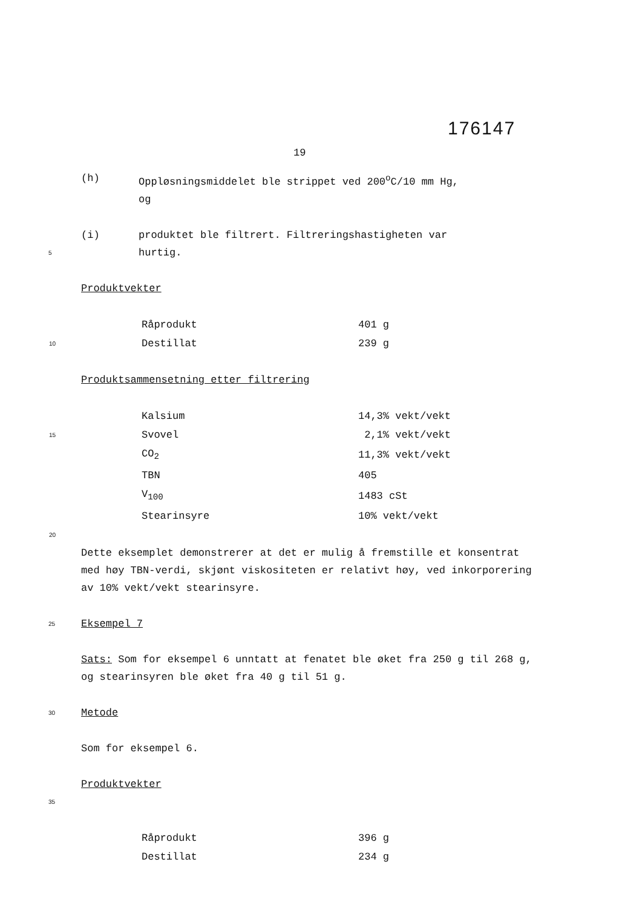176147
19
(h) Oppløsningsmiddelet ble strippet ved 200<sup>o</sup>C/10 mm Hg,
og
(i) produktet ble filtrert. Filtreringshastigheten var
5 hurtig.
Produktvekter
| | | Råprodukt | 401 g |
| 10 | | Destillat | 239 g |
Produktsammensetning etter filtrering
| | | Kalsium | 14,3% vekt/vekt |
| 15 | | Svovel | 2,1% vekt/vekt |
| | | CO<sub>2</sub> | 11,3% vekt/vekt |
| | | TBN | 405 |
| | | V<sub>100</sub> | 1483 cSt |
| | | Stearinsyre | 10% vekt/vekt |
| 20 | | | |
Dette eksemplet demonstrerer at det er mulig å fremstille et konsentrat med høy TBN-verdi, skjønt viskositeten er relativt høy, ved inkorporering av 10% vekt/vekt stearinsyre.
25 Eksempel 7
Sats: Som for eksempel 6 unntatt at fenatet ble øket fra 250 g til 268 g, og stearinsyren ble øket fra 40 g til 51 g.
30 Metode
Som for eksempel 6.
Produktvekter
35
| | | Råprodukt | 396 g |
| | | Destillat | 234 g |